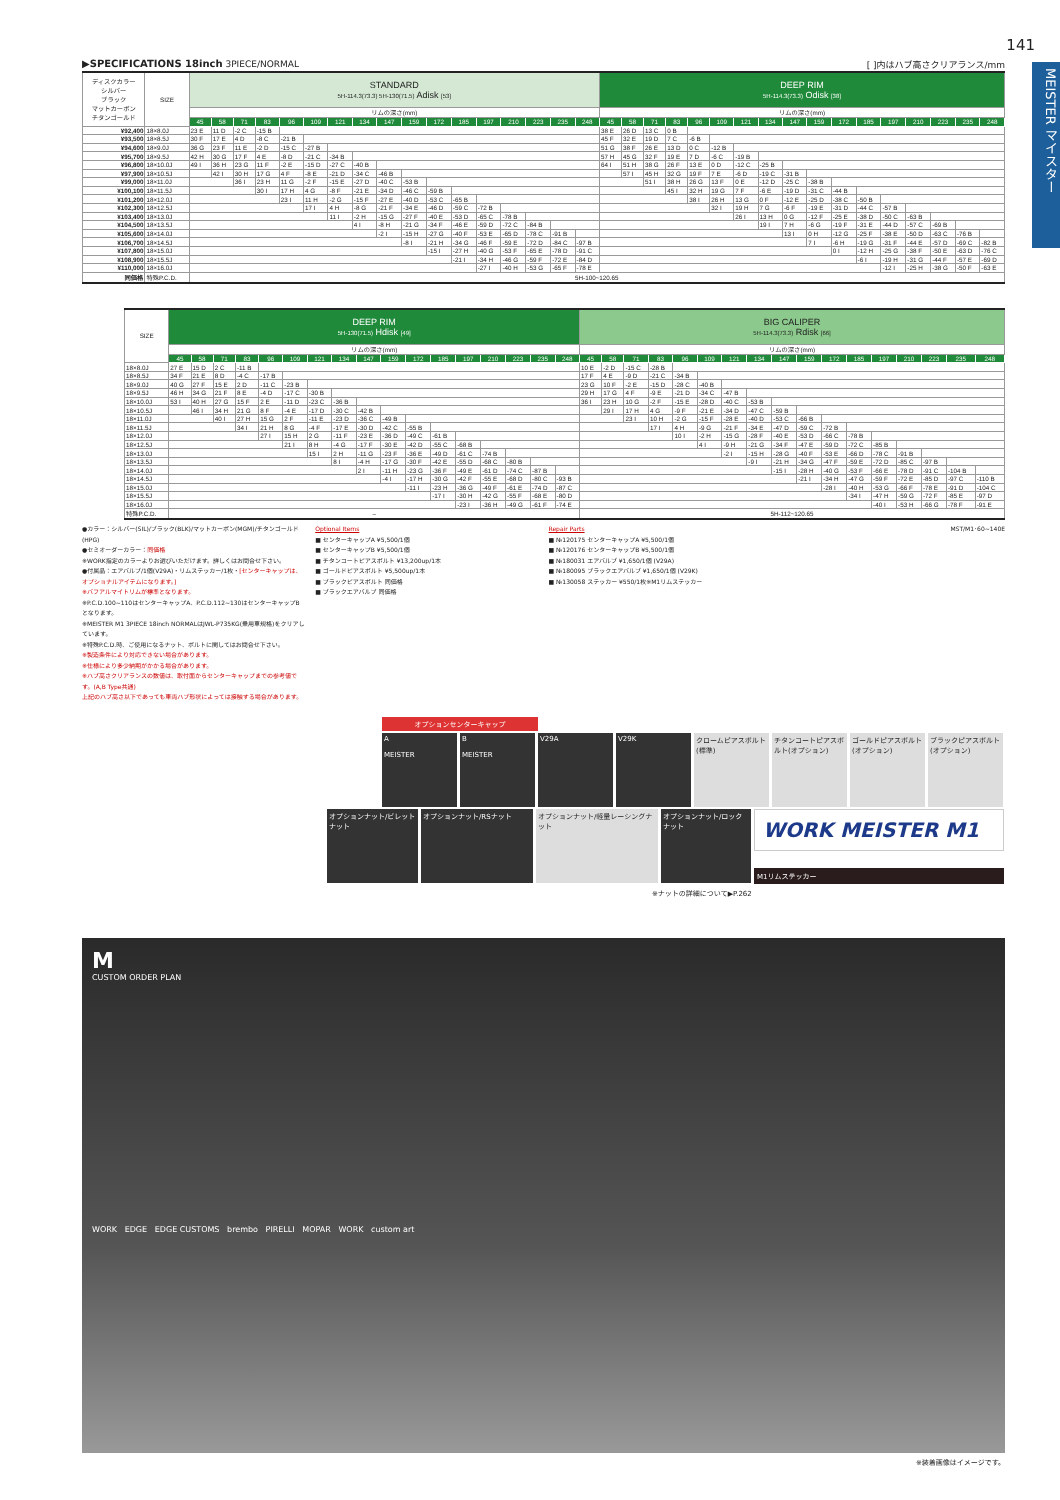141
MEISTER マイスター
▶SPECIFICATIONS 18inch 3PIECE/NORMAL [ ]内はハブ高さクリアランス/mm
| ディスクカラー シルバー ブラック マットカーボン チタンゴールド | SIZE | STANDARD 5H-114.3(73.3) 5H-130(71.5) Adisk [53] | | | | | | | | | | | | | | | | | DEEP RIM 5H-114.3(73.3) Odisk [38] | | | | | | | | | | | | | | | | |
| --- | --- | --- | --- | --- | --- | --- | --- | --- | --- | --- | --- | --- | --- | --- | --- | --- | --- | --- | --- | --- | --- | --- | --- | --- | --- | --- | --- | --- | --- | --- | --- | --- | --- | --- | --- |
| | | リムの深さ(mm) | | | | | | | | | | | | | | | | | リムの深さ(mm) | | | | | | | | | | | | | | | | |
| | | 45 | 58 | 71 | 83 | 96 | 109 | 121 | 134 | 147 | 159 | 172 | 185 | 197 | 210 | 223 | 235 | 248 | 45 | 58 | 71 | 83 | 96 | 109 | 121 | 134 | 147 | 159 | 172 | 185 | 197 | 210 | 223 | 235 | 248 |
| ¥92,400 | 18×8.0J | 23 E | 11 D | -2 C | -15 B | | | | | | | | | | | | | | 38 E | 26 D | 13 C | 0 B | | | | | | | | | | | | | |
| ¥93,500 | 18×8.5J | 30 F | 17 E | 4 D | -8 C | -21 B | | | | | | | | | | | | | 45 F | 32 E | 19 D | 7 C | -6 B | | | | | | | | | | | | |
| ¥94,600 | 18×9.0J | 36 G | 23 F | 11 E | -2 D | -15 C | -27 B | | | | | | | | | | | | 51 G | 38 F | 26 E | 13 D | 0 C | -12 B | | | | | | | | | | | |
| ¥95,700 | 18×9.5J | 42 H | 30 G | 17 F | 4 E | -8 D | -21 C | -34 B | | | | | | | | | | | 57 H | 45 G | 32 F | 19 E | 7 D | -6 C | -19 B | | | | | | | | | | |
| ¥96,800 | 18×10.0J | 49 I | 36 H | 23 G | 11 F | -2 E | -15 D | -27 C | -40 B | | | | | | | | | | 64 I | 51 H | 38 G | 26 F | 13 E | 0 D | -12 C | -25 B | | | | | | | | | |
| ¥97,900 | 18×10.5J | | 42 I | 30 H | 17 G | 4 F | -8 E | -21 D | -34 C | -46 B | | | | | | | | | | 57 I | 45 H | 32 G | 19 F | 7 E | -6 D | -19 C | -31 B | | | | | | | | |
| ¥99,000 | 18×11.0J | | | 36 I | 23 H | 11 G | -2 F | -15 E | -27 D | -40 C | -53 B | | | | | | | | | | 51 I | 38 H | 26 G | 13 F | 0 E | -12 D | -25 C | -38 B | | | | | | | |
| ¥100,100 | 18×11.5J | | | | 30 I | 17 H | 4 G | -8 F | -21 E | -34 D | -46 C | -59 B | | | | | | | | | | 45 I | 32 H | 19 G | 7 F | -6 E | -19 D | -31 C | -44 B | | | | | | |
| ¥101,200 | 18×12.0J | | | | | 23 I | 11 H | -2 G | -15 F | -27 E | -40 D | -53 C | -65 B | | | | | | | | | | 38 I | 26 H | 13 G | 0 F | -12 E | -25 D | -38 C | -50 B | | | | | |
| ¥102,300 | 18×12.5J | | | | | | 17 I | 4 H | -8 G | -21 F | -34 E | -46 D | -59 C | -72 B | | | | | | | | | | 32 I | 19 H | 7 G | -6 F | -19 E | -31 D | -44 C | -57 B | | | | |
| ¥103,400 | 18×13.0J | | | | | | | 11 I | -2 H | -15 G | -27 F | -40 E | -53 D | -65 C | -78 B | | | | | | | | | | 26 I | 13 H | 0 G | -12 F | -25 E | -38 D | -50 C | -63 B | | | |
| ¥104,500 | 18×13.5J | | | | | | | | 4 I | -8 H | -21 G | -34 F | -46 E | -59 D | -72 C | -84 B | | | | | | | | | | 19 I | 7 H | -6 G | -19 F | -31 E | -44 D | -57 C | -69 B | | |
| ¥105,600 | 18×14.0J | | | | | | | | | -2 I | -15 H | -27 G | -40 F | -53 E | -65 D | -78 C | -91 B | | | | | | | | | | 13 I | 0 H | -12 G | -25 F | -38 E | -50 D | -63 C | -76 B | |
| ¥106,700 | 18×14.5J | | | | | | | | | | -8 I | -21 H | -34 G | -46 F | -59 E | -72 D | -84 C | -97 B | | | | | | | | | | 7 I | -6 H | -19 G | -31 F | -44 E | -57 D | -69 C | -82 B |
| ¥107,800 | 18×15.0J | | | | | | | | | | | -15 I | -27 H | -40 G | -53 F | -65 E | -78 D | -91 C | | | | | | | | | | | 0 I | -12 H | -25 G | -38 F | -50 E | -63 D | -76 C |
| ¥108,900 | 18×15.5J | | | | | | | | | | | | -21 I | -34 H | -46 G | -59 F | -72 E | -84 D | | | | | | | | | | | | -6 I | -19 H | -31 G | -44 F | -57 E | -69 D |
| ¥110,000 | 18×16.0J | | | | | | | | | | | | | -27 I | -40 H | -53 G | -65 F | -78 E | | | | | | | | | | | | | -12 I | -25 H | -38 G | -50 F | -63 E |
| 同価格 | 特殊P.C.D. | 5H-100~120.65 | | | | | | | | | | | | | | | | | | | | | | | | | | | | | | | | | |
| SIZE | DEEP RIM 5H-130(71.5) Hdisk [49] | | | | | | | | | | | | | | | | | BIG CALIPER 5H-114.3(73.3) Rdisk [66] | | | | | | | | | | | | | | | | |
| --- | --- | --- | --- | --- | --- | --- | --- | --- | --- | --- | --- | --- | --- | --- | --- | --- | --- | --- | --- | --- | --- | --- | --- | --- | --- | --- | --- | --- | --- | --- | --- | --- | --- | --- |
| | リムの深さ(mm) | | | | | | | | | | | | | | | | | リムの深さ(mm) | | | | | | | | | | | | | | | | |
| | 45 | 58 | 71 | 83 | 96 | 109 | 121 | 134 | 147 | 159 | 172 | 185 | 197 | 210 | 223 | 235 | 248 | 45 | 58 | 71 | 83 | 96 | 109 | 121 | 134 | 147 | 159 | 172 | 185 | 197 | 210 | 223 | 235 | 248 |
| 18×8.0J | 27 E | 15 D | 2 C | -11 B | | | | | | | | | | | | | | 10 E | -2 D | -15 C | -28 B | | | | | | | | | | | | | |
| 18×8.5J | 34 F | 21 E | 8 D | -4 C | -17 B | | | | | | | | | | | | | 17 F | 4 E | -9 D | -21 C | -34 B | | | | | | | | | | | | |
| 18×9.0J | 40 G | 27 F | 15 E | 2 D | -11 C | -23 B | | | | | | | | | | | | 23 G | 10 F | -2 E | -15 D | -28 C | -40 B | | | | | | | | | | | |
| 18×9.5J | 46 H | 34 G | 21 F | 8 E | -4 D | -17 C | -30 B | | | | | | | | | | | 29 H | 17 G | 4 F | -9 E | -21 D | -34 C | -47 B | | | | | | | | | | |
| 18×10.0J | 53 I | 40 H | 27 G | 15 F | 2 E | -11 D | -23 C | -36 B | | | | | | | | | | 36 I | 23 H | 10 G | -2 F | -15 E | -28 D | -40 C | -53 B | | | | | | | | | |
| 18×10.5J | | 46 I | 34 H | 21 G | 8 F | -4 E | -17 D | -30 C | -42 B | | | | | | | | | | 29 I | 17 H | 4 G | -9 F | -21 E | -34 D | -47 C | -59 B | | | | | | | | |
| 18×11.0J | | | 40 I | 27 H | 15 G | 2 F | -11 E | -23 D | -36 C | -49 B | | | | | | | | | | 23 I | 10 H | -2 G | -15 F | -28 E | -40 D | -53 C | -66 B | | | | | | | |
| 18×11.5J | | | | 34 I | 21 H | 8 G | -4 F | -17 E | -30 D | -42 C | -55 B | | | | | | | | | | 17 I | 4 H | -9 G | -21 F | -34 E | -47 D | -59 C | -72 B | | | | | | |
| 18×12.0J | | | | | 27 I | 15 H | 2 G | -11 F | -23 E | -36 D | -49 C | -61 B | | | | | | | | | | 10 I | -2 H | -15 G | -28 F | -40 E | -53 D | -66 C | -78 B | | | | | |
| 18×12.5J | | | | | | 21 I | 8 H | -4 G | -17 F | -30 E | -42 D | -55 C | -68 B | | | | | | | | | | 4 I | -9 H | -21 G | -34 F | -47 E | -59 D | -72 C | -85 B | | | | |
| 18×13.0J | | | | | | | 15 I | 2 H | -11 G | -23 F | -36 E | -49 D | -61 C | -74 B | | | | | | | | | | -2 I | -15 H | -28 G | -40 F | -53 E | -66 D | -78 C | -91 B | | | |
| 18×13.5J | | | | | | | | 8 I | -4 H | -17 G | -30 F | -42 E | -55 D | -68 C | -80 B | | | | | | | | | | -9 I | -21 H | -34 G | -47 F | -59 E | -72 D | -85 C | -97 B | | |
| 18×14.0J | | | | | | | | | 2 I | -11 H | -23 G | -36 F | -49 E | -61 D | -74 C | -87 B | | | | | | | | | | -15 I | -28 H | -40 G | -53 F | -66 E | -78 D | -91 C | -104 B | |
| 18×14.5J | | | | | | | | | | -4 I | -17 H | -30 G | -42 F | -55 E | -68 D | -80 C | -93 B | | | | | | | | | | -21 I | -34 H | -47 G | -59 F | -72 E | -85 D | -97 C | -110 B |
| 18×15.0J | | | | | | | | | | | -11 I | -23 H | -36 G | -49 F | -61 E | -74 D | -87 C | | | | | | | | | | | -28 I | -40 H | -53 G | -66 F | -78 E | -91 D | -104 C |
| 18×15.5J | | | | | | | | | | | | -17 I | -30 H | -42 G | -55 F | -68 E | -80 D | | | | | | | | | | | | -34 I | -47 H | -59 G | -72 F | -85 E | -97 D |
| 18×16.0J | | | | | | | | | | | | | -23 I | -36 H | -49 G | -61 F | -74 E | | | | | | | | | | | | | -40 I | -53 H | -66 G | -78 F | -91 E |
| 特殊P.C.D. | – | | | | | | | | | | | | | | | | | 5H-112~120.65 | | | | | | | | | | | | | | | | |
●カラー：シルバー(SIL)/ブラック(BLK)/マットカーボン(MGM)/チタンゴールド(HPG)
●セミオーダーカラー：同価格
※WORK指定のカラーよりお選びいただけます。詳しくはお問合せ下さい。
●付属品：エアバルブ/1個(V29A)・リムステッカー/1枚・[センターキャップは、オプショナルアイテムになります。]
※バフアルマイトリムが標準となります。
※P.C.D.100~110はセンターキャップA、P.C.D.112~130はセンターキャップBとなります。
※MEISTER M1 3PIECE 18inch NORMALはJWL-P735KG(乗用車規格)をクリアしています。
※特殊P.C.D.時、ご使用になるナット、ボルトに関してはお問合せ下さい。
※製造条件により対応できない場合があります。
※仕様により多少納期がかかる場合があります。
※ハブ高さクリアランスの数値は、取付面からセンターキャップまでの参考値です。(A,B Type共通)
上記のハブ高さ以下であっても車両ハブ形状によっては接触する場合があります。
Optional Items
■ センターキャップA ¥5,500/1個
■ センターキャップB ¥5,500/1個
■ チタンコートピアスボルト ¥13,200up/1本
■ ゴールドピアスボルト ¥5,500up/1本
■ ブラックピアスボルト 同価格
■ ブラックエアバルブ 同価格
Repair Parts
■ №120175 センターキャップA ¥5,500/1個
■ №120176 センターキャップB ¥5,500/1個
■ №180031 エアバルブ ¥1,650/1個 (V29A)
■ №180095 ブラックエアバルブ ¥1,650/1個 (V29K)
■ №130058 ステッカー ¥550/1枚※M1リムステッカー
MST/M1･60~140E
オプションセンターキャップ
A
MEISTER
B
MEISTER
V29A V29K クロームピアスボルト(標準)
チタンコートピアスボルト(オプション)
ゴールドピアスボルト(オプション)
ブラックピアスボルト(オプション)
オプションナット/ビレットナット
オプションナット/RSナット オプションナット/軽量レーシングナット
オプションナット/ロックナット
WORK MEISTER M1
M1リムステッカー
※ナットの詳細について▶P.262
M
CUSTOM ORDER PLAN
WORK EDGE EDGE CUSTOMS brembo PIRELLI MOPAR WORK custom art
※装着画像はイメージです。